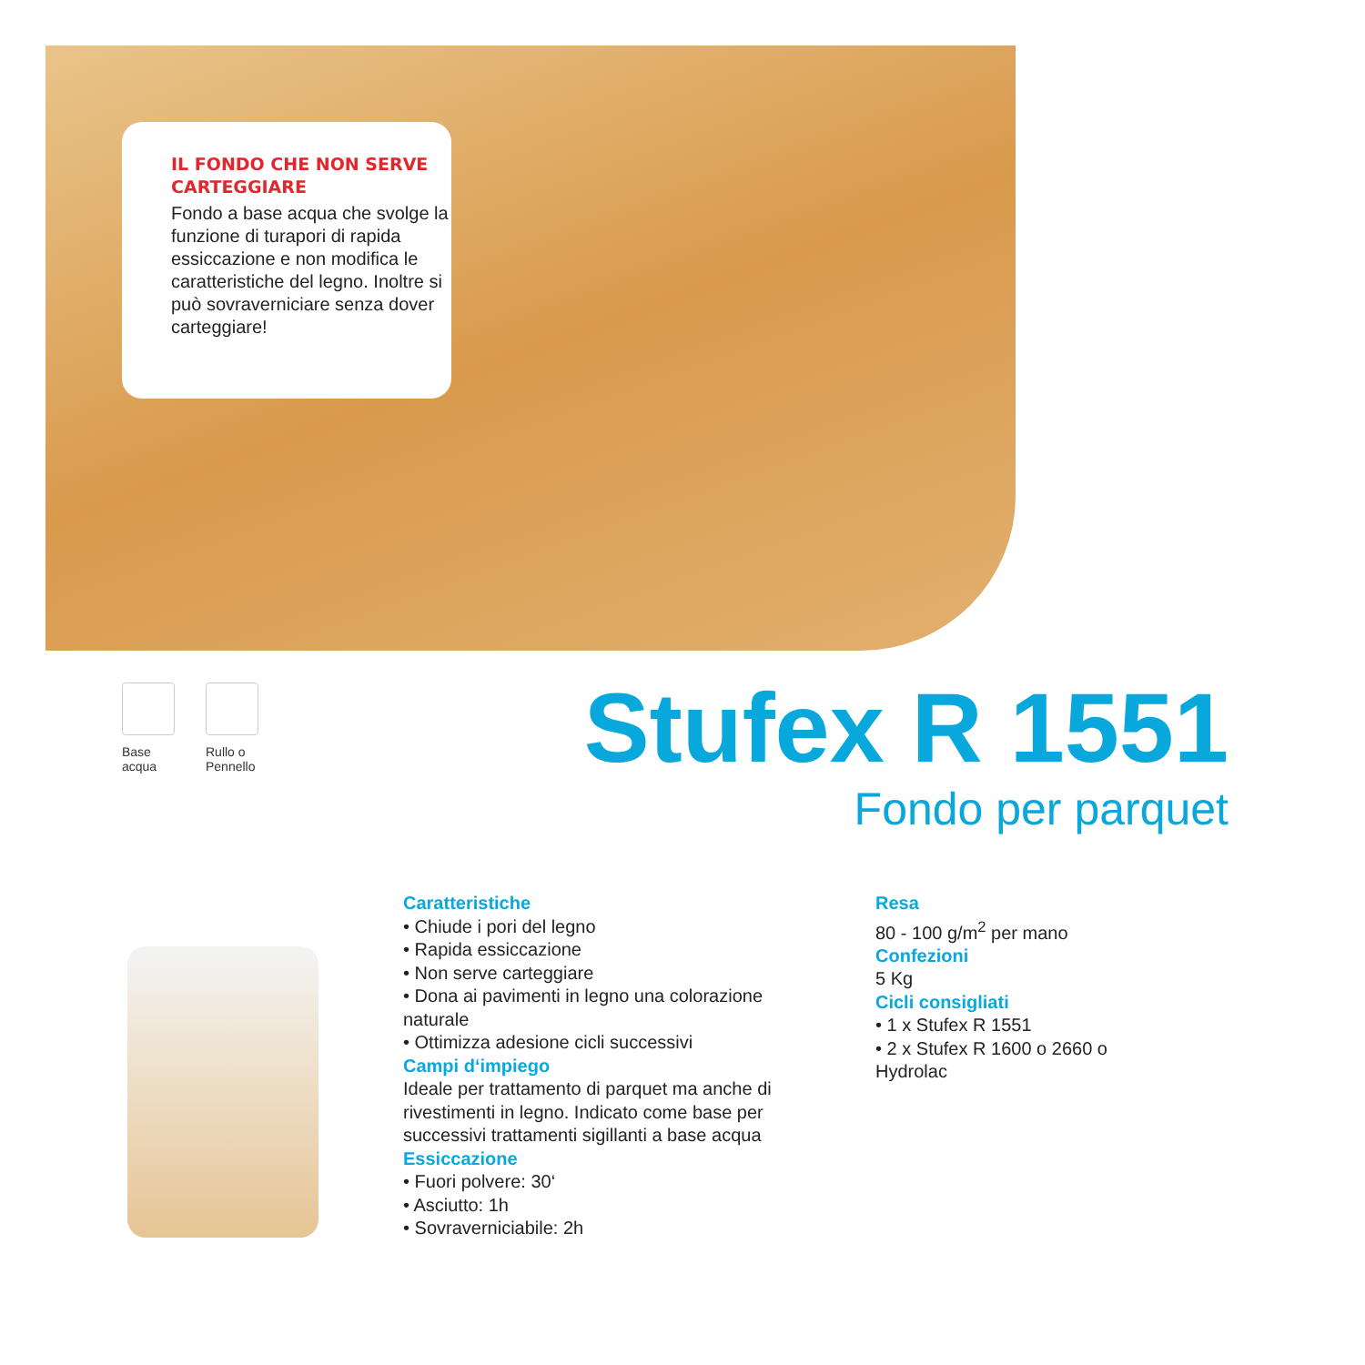IL FONDO CHE NON SERVE CARTEGGIARE
Fondo a base acqua che svolge la funzione di turapori di rapida essiccazione e non modifica le caratteristiche del legno. Inoltre si può sovraverniciare senza dover carteggiare!
Base
acqua
Rullo o
Pennello
Stufex R 1551
Fondo per parquet
Caratteristiche
• Chiude i pori del legno
• Rapida essiccazione
• Non serve carteggiare
• Dona ai pavimenti in legno una colorazione naturale
• Ottimizza adesione cicli successivi
Campi d‘impiego
Ideale per trattamento di parquet ma anche di rivestimenti in legno. Indicato come base per successivi trattamenti sigillanti a base acqua
Essiccazione
• Fuori polvere: 30‘
• Asciutto: 1h
• Sovraverniciabile: 2h
Resa
80 - 100 g/m<sup>2</sup> per mano
Confezioni
5 Kg
Cicli consigliati
• 1 x Stufex R 1551
• 2 x Stufex R 1600 o 2660 o Hydrolac